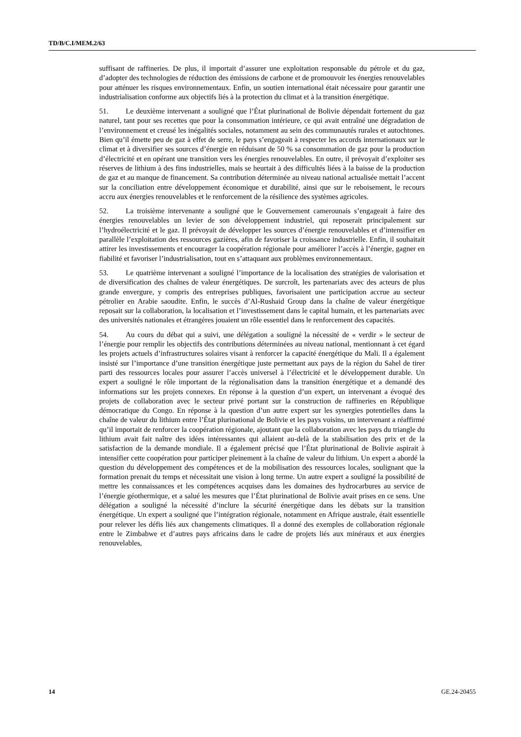TD/B/C.I/MEM.2/63
suffisant de raffineries. De plus, il importait d’assurer une exploitation responsable du pétrole et du gaz, d’adopter des technologies de réduction des émissions de carbone et de promouvoir les énergies renouvelables pour atténuer les risques environnementaux. Enfin, un soutien international était nécessaire pour garantir une industrialisation conforme aux objectifs liés à la protection du climat et à la transition énergétique.
51. Le deuxième intervenant a souligné que l’État plurinational de Bolivie dépendait fortement du gaz naturel, tant pour ses recettes que pour la consommation intérieure, ce qui avait entraîné une dégradation de l’environnement et creusé les inégalités sociales, notamment au sein des communautés rurales et autochtones. Bien qu’il émette peu de gaz à effet de serre, le pays s’engageait à respecter les accords internationaux sur le climat et à diversifier ses sources d’énergie en réduisant de 50 % sa consommation de gaz pour la production d’électricité et en opérant une transition vers les énergies renouvelables. En outre, il prévoyait d’exploiter ses réserves de lithium à des fins industrielles, mais se heurtait à des difficultés liées à la baisse de la production de gaz et au manque de financement. Sa contribution déterminée au niveau national actualisée mettait l’accent sur la conciliation entre développement économique et durabilité, ainsi que sur le reboisement, le recours accru aux énergies renouvelables et le renforcement de la résilience des systèmes agricoles.
52. La troisième intervenante a souligné que le Gouvernement camerounais s’engageait à faire des énergies renouvelables un levier de son développement industriel, qui reposerait principalement sur l’hydroélectricité et le gaz. Il prévoyait de développer les sources d’énergie renouvelables et d’intensifier en parallèle l’exploitation des ressources gazières, afin de favoriser la croissance industrielle. Enfin, il souhaitait attirer les investissements et encourager la coopération régionale pour améliorer l’accès à l’énergie, gagner en fiabilité et favoriser l’industrialisation, tout en s’attaquant aux problèmes environnementaux.
53. Le quatrième intervenant a souligné l’importance de la localisation des stratégies de valorisation et de diversification des chaînes de valeur énergétiques. De surcroît, les partenariats avec des acteurs de plus grande envergure, y compris des entreprises publiques, favorisaient une participation accrue au secteur pétrolier en Arabie saoudite. Enfin, le succès d’Al-Rushaid Group dans la chaîne de valeur énergétique reposait sur la collaboration, la localisation et l’investissement dans le capital humain, et les partenariats avec des universités nationales et étrangères jouaient un rôle essentiel dans le renforcement des capacités.
54. Au cours du débat qui a suivi, une délégation a souligné la nécessité de « verdir » le secteur de l’énergie pour remplir les objectifs des contributions déterminées au niveau national, mentionnant à cet égard les projets actuels d’infrastructures solaires visant à renforcer la capacité énergétique du Mali. Il a également insisté sur l’importance d’une transition énergétique juste permettant aux pays de la région du Sahel de tirer parti des ressources locales pour assurer l’accès universel à l’électricité et le développement durable. Un expert a souligné le rôle important de la régionalisation dans la transition énergétique et a demandé des informations sur les projets connexes. En réponse à la question d’un expert, un intervenant a évoqué des projets de collaboration avec le secteur privé portant sur la construction de raffineries en République démocratique du Congo. En réponse à la question d’un autre expert sur les synergies potentielles dans la chaîne de valeur du lithium entre l’État plurinational de Bolivie et les pays voisins, un intervenant a réaffirmé qu’il importait de renforcer la coopération régionale, ajoutant que la collaboration avec les pays du triangle du lithium avait fait naître des idées intéressantes qui allaient au-delà de la stabilisation des prix et de la satisfaction de la demande mondiale. Il a également précisé que l’État plurinational de Bolivie aspirait à intensifier cette coopération pour participer pleinement à la chaîne de valeur du lithium. Un expert a abordé la question du développement des compétences et de la mobilisation des ressources locales, soulignant que la formation prenait du temps et nécessitait une vision à long terme. Un autre expert a souligné la possibilité de mettre les connaissances et les compétences acquises dans les domaines des hydrocarbures au service de l’énergie géothermique, et a salué les mesures que l’État plurinational de Bolivie avait prises en ce sens. Une délégation a souligné la nécessité d’inclure la sécurité énergétique dans les débats sur la transition énergétique. Un expert a souligné que l’intégration régionale, notamment en Afrique australe, était essentielle pour relever les défis liés aux changements climatiques. Il a donné des exemples de collaboration régionale entre le Zimbabwe et d’autres pays africains dans le cadre de projets liés aux minéraux et aux énergies renouvelables,
14 GE.24-20455